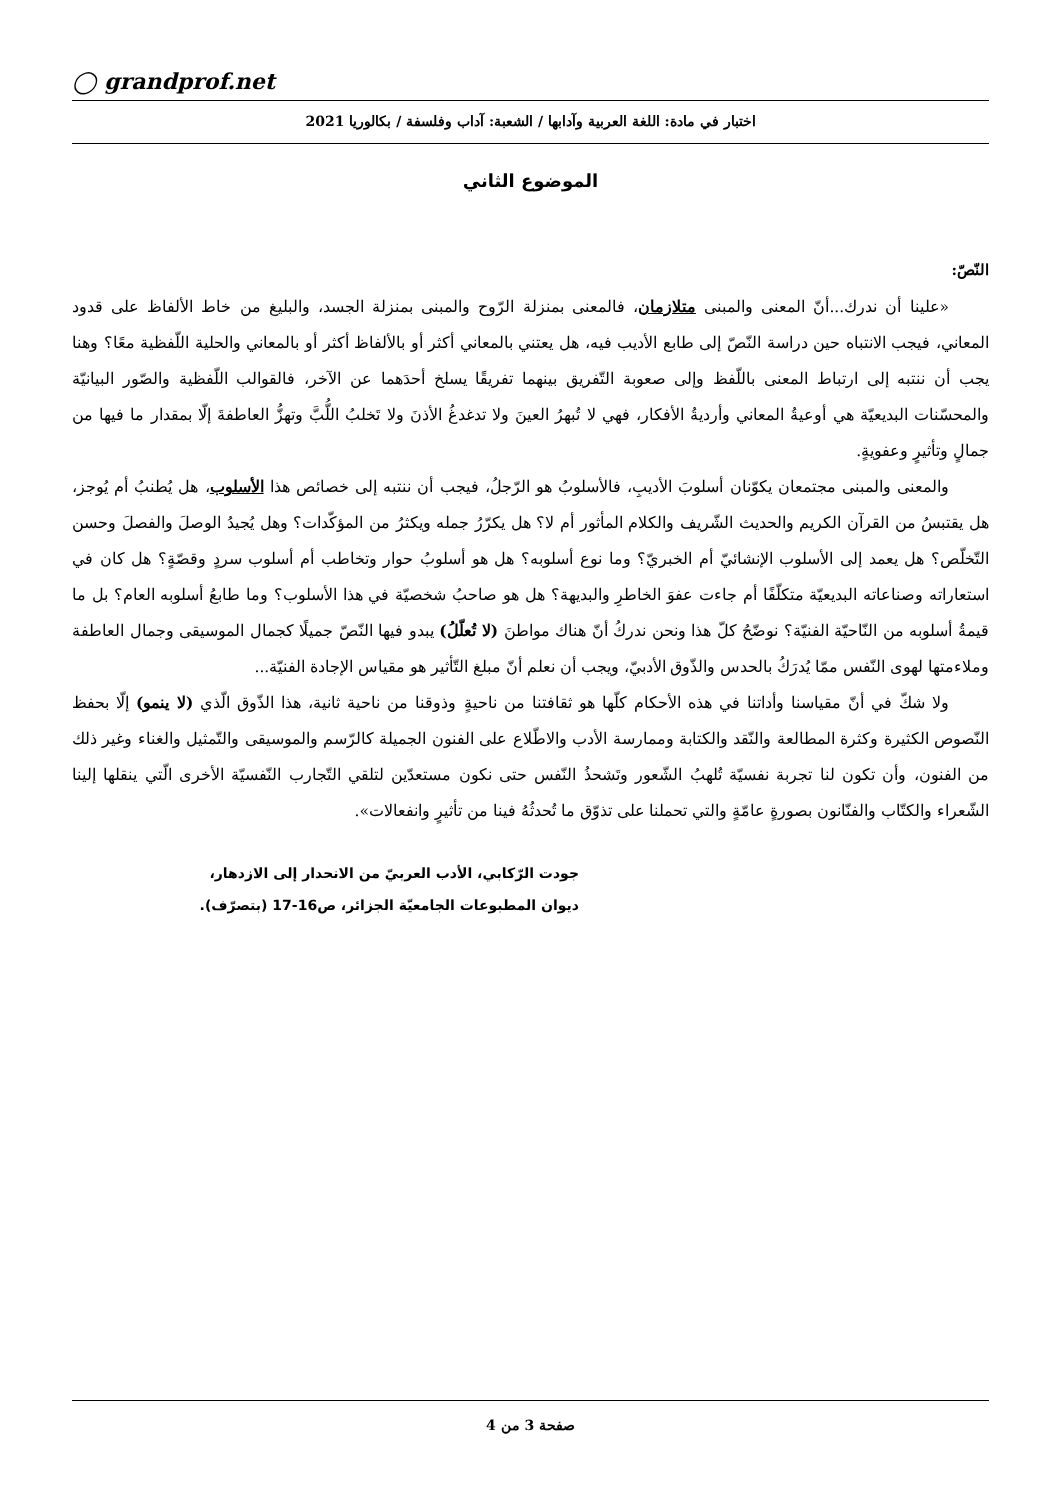◯ grandprof.net
اختبار في مادة: اللغة العربية وآدابها / الشعبة: آداب وفلسفة / بكالوريا 2021
الموضوع الثاني
النّصّ:
«علينا أن ندرك...أنّ المعنى والمبنى متلازمان، فالمعنى بمنزلة الرّوح والمبنى بمنزلة الجسد، والبليغ من خاط الألفاظ على قدود المعاني، فيجب الانتباه حين دراسة النّصّ إلى طابع الأديب فيه، هل يعتني بالمعاني أكثر أو بالألفاظ أكثر أو بالمعاني والحلية اللّفظية معًا؟ وهنا يجب أن ننتبه إلى ارتباط المعنى باللّفظ وإلى صعوبة التّفريق بينهما تفريقًا يسلخ أحدَهما عن الآخر، فالقوالب اللّفظية والصّور البيانيّة والمحسّنات البديعيّة هي أوعيةُ المعاني وأرديةُ الأفكار، فهي لا تُبهرُ العينَ ولا تدغدغُ الأذنَ ولا تَخلبُ اللُّبَّ وتهزُّ العاطفةَ إلّا بمقدار ما فيها من جمالٍ وتأثيرٍ وعفويةٍ.
والمعنى والمبنى مجتمعان يكوّنان أسلوبَ الأديبِ، فالأسلوبُ هو الرّجلُ، فيجب أن ننتبه إلى خصائص هذا الأسلوب، هل يُطنبُ أم يُوجز، هل يقتبسُ من القرآن الكريم والحديث الشّريف والكلام المأثور أم لا؟ هل يكرّرُ جمله ويكثرُ من المؤكّدات؟ وهل يُجيدُ الوصلَ والفصلَ وحسن التّخلّص؟ هل يعمد إلى الأسلوب الإنشائيّ أم الخبريّ؟ وما نوع أسلوبه؟ هل هو أسلوبُ حوار وتخاطب أم أسلوب سردٍ وقصّةٍ؟ هل كان في استعاراته وصناعاته البديعيّة متكلّفًا أم جاءت عفوَ الخاطرِ والبديهة؟ هل هو صاحبُ شخصيّة في هذا الأسلوب؟ وما طابعُ أسلوبه العام؟ بل ما قيمةُ أسلوبه من النّاحيّة الفنيّة؟ نوضّحُ كلّ هذا ونحن ندركُ أنّ هناك مواطنَ (لا تُعلّلُ) يبدو فيها النّصّ جميلًا كجمال الموسيقى وجمال العاطفة وملاءمتها لهوى النّفس ممّا يُدرَكُ بالحدس والذّوق الأدبيّ، ويجب أن نعلم أنّ مبلغ التّأثير هو مقياس الإجادة الفنيّة...
ولا شكّ في أنّ مقياسنا وأداتنا في هذه الأحكام كلّها هو ثقافتنا من ناحيةٍ وذوقنا من ناحية ثانية، هذا الذّوق الّذي (لا ينمو) إلّا بحفظ النّصوص الكثيرة وكثرة المطالعة والنّقد والكتابة وممارسة الأدب والاطّلاع على الفنون الجميلة كالرّسم والموسيقى والتّمثيل والغناء وغير ذلك من الفنون، وأن تكون لنا تجربة نفسيّة تُلهبُ الشّعور وتَشحذُ النّفس حتى نكون مستعدّين لتلقي التّجارب النّفسيّة الأخرى الّتي ينقلها إلينا الشّعراء والكتّاب والفنّانون بصورةٍ عامّةٍ والتي تحملنا على تذوّق ما تُحدثُهُ فينا من تأثيرٍ وانفعالات».
جودت الرّكابي، الأدب العربيّ من الانحدار إلى الازدهار،
ديوان المطبوعات الجامعيّة الجزائر، ص16-17 (بتصرّف).
صفحة 3 من 4